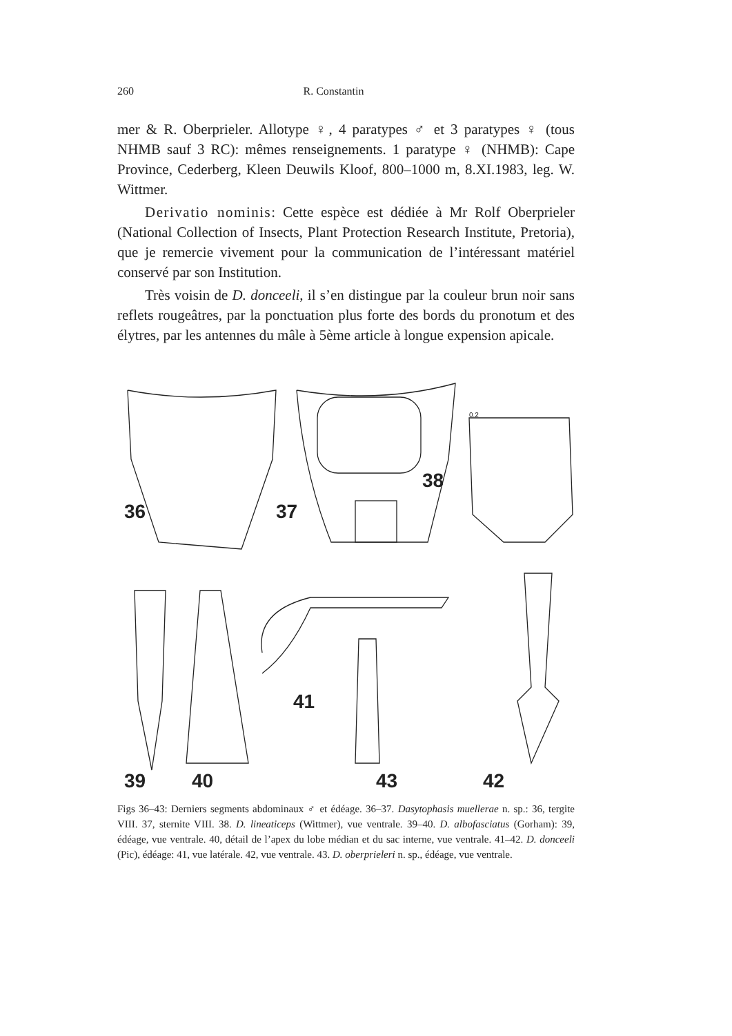260 R. Constantin
mer & R. Oberprieler. Allotype ♀, 4 paratypes ♂ et 3 paratypes ♀ (tous NHMB sauf 3 RC): mêmes renseignements. 1 paratype ♀ (NHMB): Cape Province, Cederberg, Kleen Deuwils Kloof, 800–1000 m, 8.XI.1983, leg. W. Wittmer.
Derivatio nominis: Cette espèce est dédiée à Mr Rolf Oberprieler (National Collection of Insects, Plant Protection Research Institute, Pretoria), que je remercie vivement pour la communication de l’intéressant matériel conservé par son Institution.
Très voisin de D. donceeli, il s’en distingue par la couleur brun noir sans reflets rougeâtres, par la ponctuation plus forte des bords du pronotum et des élytres, par les antennes du mâle à 5ème article à longue expension apicale.
36 37
38
41
39 40 43 42
0.2
Figs 36–43: Derniers segments abdominaux ♂ et édéage. 36–37. Dasytophasis muellerae n. sp.: 36, tergite VIII. 37, sternite VIII. 38. D. lineaticeps (Wittmer), vue ventrale. 39–40. D. albofasciatus (Gorham): 39, édéage, vue ventrale. 40, détail de l’apex du lobe médian et du sac interne, vue ventrale. 41–42. D. donceeli (Pic), édéage: 41, vue latérale. 42, vue ventrale. 43. D. oberprieleri n. sp., édéage, vue ventrale.